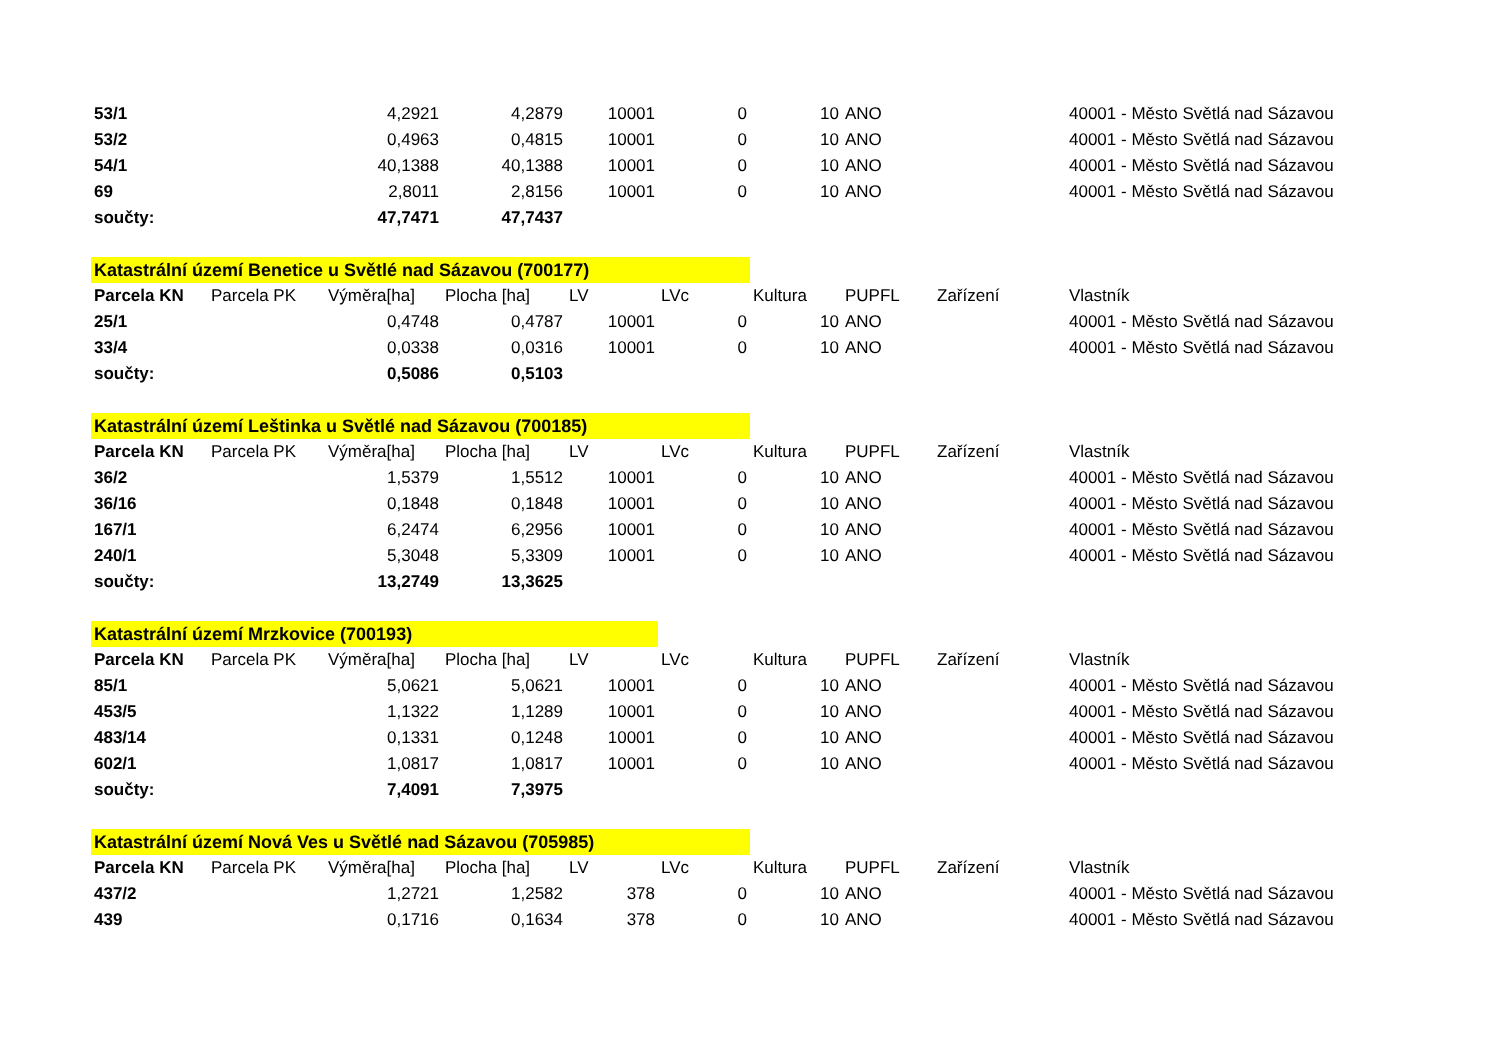| 53/1 | | 4,2921 | 4,2879 | 10001 | 0 | 10 | ANO | | 40001 - Město Světlá nad Sázavou |
| 53/2 | | 0,4963 | 0,4815 | 10001 | 0 | 10 | ANO | | 40001 - Město Světlá nad Sázavou |
| 54/1 | | 40,1388 | 40,1388 | 10001 | 0 | 10 | ANO | | 40001 - Město Světlá nad Sázavou |
| 69 | | 2,8011 | 2,8156 | 10001 | 0 | 10 | ANO | | 40001 - Město Světlá nad Sázavou |
| součty: | | 47,7471 | 47,7437 | | | | | | |
| Katastrální území Benetice u Světlé nad Sázavou (700177) | | | | | | | | | |
| Parcela KN | Parcela PK | Výměra[ha] | Plocha [ha] | LV | LVc | Kultura | PUPFL | Zařízení | Vlastník |
| 25/1 | | 0,4748 | 0,4787 | 10001 | 0 | 10 | ANO | | 40001 - Město Světlá nad Sázavou |
| 33/4 | | 0,0338 | 0,0316 | 10001 | 0 | 10 | ANO | | 40001 - Město Světlá nad Sázavou |
| součty: | | 0,5086 | 0,5103 | | | | | | |
| Katastrální území Leštinka u Světlé nad Sázavou (700185) | | | | | | | | | |
| Parcela KN | Parcela PK | Výměra[ha] | Plocha [ha] | LV | LVc | Kultura | PUPFL | Zařízení | Vlastník |
| 36/2 | | 1,5379 | 1,5512 | 10001 | 0 | 10 | ANO | | 40001 - Město Světlá nad Sázavou |
| 36/16 | | 0,1848 | 0,1848 | 10001 | 0 | 10 | ANO | | 40001 - Město Světlá nad Sázavou |
| 167/1 | | 6,2474 | 6,2956 | 10001 | 0 | 10 | ANO | | 40001 - Město Světlá nad Sázavou |
| 240/1 | | 5,3048 | 5,3309 | 10001 | 0 | 10 | ANO | | 40001 - Město Světlá nad Sázavou |
| součty: | | 13,2749 | 13,3625 | | | | | | |
| Katastrální území Mrzkovice (700193) | | | | | | | | | |
| Parcela KN | Parcela PK | Výměra[ha] | Plocha [ha] | LV | LVc | Kultura | PUPFL | Zařízení | Vlastník |
| 85/1 | | 5,0621 | 5,0621 | 10001 | 0 | 10 | ANO | | 40001 - Město Světlá nad Sázavou |
| 453/5 | | 1,1322 | 1,1289 | 10001 | 0 | 10 | ANO | | 40001 - Město Světlá nad Sázavou |
| 483/14 | | 0,1331 | 0,1248 | 10001 | 0 | 10 | ANO | | 40001 - Město Světlá nad Sázavou |
| 602/1 | | 1,0817 | 1,0817 | 10001 | 0 | 10 | ANO | | 40001 - Město Světlá nad Sázavou |
| součty: | | 7,4091 | 7,3975 | | | | | | |
| Katastrální území Nová Ves u Světlé nad Sázavou (705985) | | | | | | | | | |
| Parcela KN | Parcela PK | Výměra[ha] | Plocha [ha] | LV | LVc | Kultura | PUPFL | Zařízení | Vlastník |
| 437/2 | | 1,2721 | 1,2582 | 378 | 0 | 10 | ANO | | 40001 - Město Světlá nad Sázavou |
| 439 | | 0,1716 | 0,1634 | 378 | 0 | 10 | ANO | | 40001 - Město Světlá nad Sázavou |